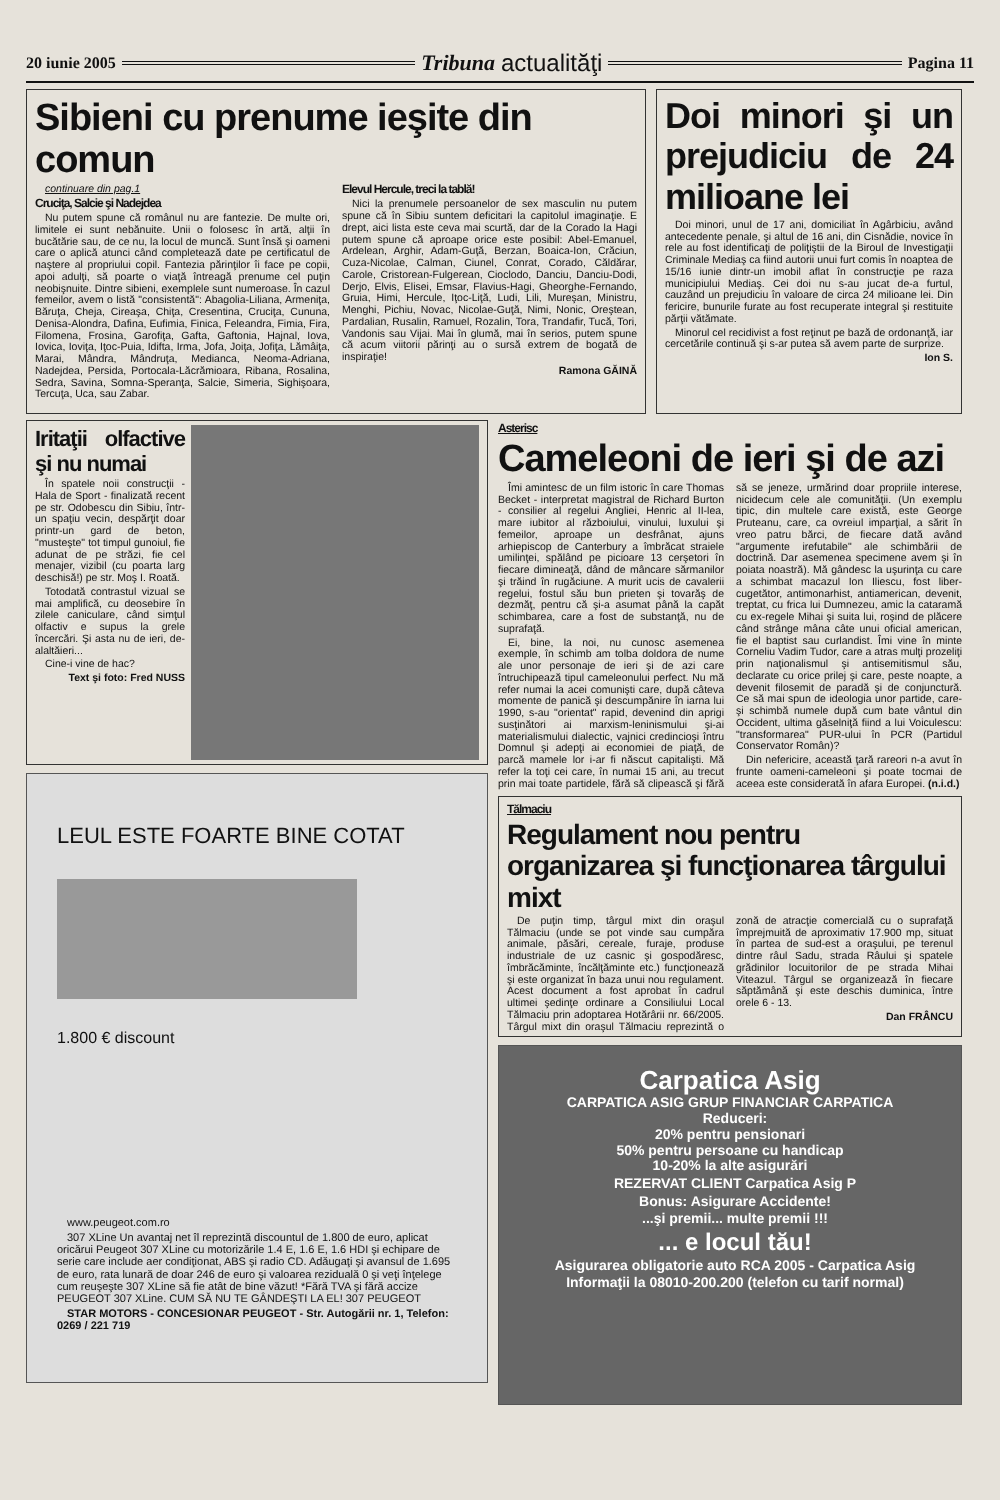20 iunie 2005 Tribuna actualităţi Pagina 11
Sibieni cu prenume ieşite din comun
continuare din pag.1
Cruciţa, Salcie şi Nadejdea
Nu putem spune că românul nu are fantezie. De multe ori, limitele ei sunt nebănuite. Unii o folosesc în artă, alţii în bucătărie sau, de ce nu, la locul de muncă. Sunt însă şi oameni care o aplică atunci când completează date pe certificatul de naştere al propriului copil. Fantezia părinţilor îi face pe copii, apoi adulţi, să poarte o viaţă întreagă prenume cel puţin neobişnuite. Dintre sibieni, exemplele sunt numeroase. În cazul femeilor, avem o listă "consistentă": Abagolia-Liliana, Armeniţa, Băruţa, Cheja, Cireaşa, Chiţa, Cresentina, Cruciţa, Cununa, Denisa-Alondra, Dafina, Eufimia, Finica, Feleandra, Fimia, Fira, Filomena, Frosina, Garofiţa, Gafta, Gaftonia, Hajnal, Iova, Iovica, Ioviţa, Iţoc-Puia, Idifta, Irma, Jofa, Joiţa, Jofiţa, Lămâiţa, Marai, Mândra, Mândruţa, Medianca, Neoma-Adriana, Nadejdea, Persida, Portocala-Lăcrămioara, Ribana, Rosalina, Sedra, Savina, Somna-Speranţa, Salcie, Simeria, Sighişoara, Tercuţa, Uca, sau Zabar.
Elevul Hercule, treci la tablă!
Nici la prenumele persoanelor de sex masculin nu putem spune că în Sibiu suntem deficitari la capitolul imaginaţie. E drept, aici lista este ceva mai scurtă, dar de la Corado la Hagi putem spune că aproape orice este posibil: Abel-Emanuel, Ardelean, Arghir, Adam-Guţă, Berzan, Boaica-Ion, Crăciun, Cuza-Nicolae, Calman, Ciunel, Conrat, Corado, Căldărar, Carole, Cristorean-Fulgerean, Cioclodo, Danciu, Danciu-Dodi, Derjo, Elvis, Elisei, Emsar, Flavius-Hagi, Gheorghe-Fernando, Gruia, Himi, Hercule, Iţoc-Liţă, Ludi, Lili, Mureşan, Ministru, Menghi, Pichiu, Novac, Nicolae-Guţă, Nimi, Nonic, Oreştean, Pardalian, Rusalin, Ramuel, Rozalin, Tora, Trandafir, Tucă, Tori, Vandonis sau Vijai. Mai în glumă, mai în serios, putem spune că acum viitorii părinţi au o sursă extrem de bogată de inspiraţie!
Ramona GĂINĂ
Doi minori şi un prejudiciu de 24 milioane lei
Doi minori, unul de 17 ani, domiciliat în Agârbiciu, având antecedente penale, şi altul de 16 ani, din Cisnădie, novice în rele au fost identificaţi de poliţiştii de la Biroul de Investigaţii Criminale Mediaş ca fiind autorii unui furt comis în noaptea de 15/16 iunie dintr-un imobil aflat în construcţie pe raza municipiului Mediaş. Cei doi nu s-au jucat de-a furtul, cauzând un prejudiciu în valoare de circa 24 milioane lei. Din fericire, bunurile furate au fost recuperate integral şi restituite părţii vătămate.
Minorul cel recidivist a fost reţinut pe bază de ordonanţă, iar cercetările continuă şi s-ar putea să avem parte de surprize.
Ion S.
Iritaţii olfactive şi nu numai
În spatele noii construcţii - Hala de Sport - finalizată recent pe str. Odobescu din Sibiu, într-un spaţiu vecin, despărţit doar printr-un gard de beton, "musteşte" tot timpul gunoiul, fie adunat de pe străzi, fie cel menajer, vizibil (cu poarta larg deschisă!) pe str. Moş I. Roată.
Totodată contrastul vizual se mai amplifică, cu deosebire în zilele caniculare, când simţul olfactiv e supus la grele încercări. Şi asta nu de ieri, de-alaltăieri...
Cine-i vine de hac?
Text şi foto: Fred NUSS
LEUL ESTE FOARTE BINE COTAT
1.800 € discount
www.peugeot.com.ro
307 XLine Un avantaj net îl reprezintă discountul de 1.800 de euro, aplicat oricărui Peugeot 307 XLine cu motorizările 1.4 E, 1.6 E, 1.6 HDI şi echipare de serie care include aer condiţionat, ABS şi radio CD. Adăugaţi şi avansul de 1.695 de euro, rata lunară de doar 246 de euro şi valoarea reziduală 0 şi veţi înţelege cum reuşeşte 307 XLine să fie atât de bine văzut! *Fără TVA şi fără accize PEUGEOT 307 XLine. CUM SĂ NU TE GÂNDEŞTI LA EL! 307 PEUGEOT
STAR MOTORS - CONCESIONAR PEUGEOT - Str. Autogării nr. 1, Telefon: 0269 / 221 719
Asterisc
Cameleoni de ieri şi de azi
Îmi amintesc de un film istoric în care Thomas Becket - interpretat magistral de Richard Burton - consilier al regelui Angliei, Henric al II-lea, mare iubitor al războiului, vinului, luxului şi femeilor, aproape un desfrânat, ajuns arhiepiscop de Canterbury a îmbrăcat straiele umilinţei, spălând pe picioare 13 cerşetori în fiecare dimineaţă, dând de mâncare sărmanilor şi trăind în rugăciune. A murit ucis de cavalerii regelui, fostul său bun prieten şi tovarăş de dezmăţ, pentru că şi-a asumat până la capăt schimbarea, care a fost de substanţă, nu de suprafaţă.
Ei, bine, la noi, nu cunosc asemenea exemple, în schimb am tolba doldora de nume ale unor personaje de ieri şi de azi care întruchipează tipul cameleonului perfect. Nu mă refer numai la acei comunişti care, după câteva momente de panică şi descumpănire în iarna lui 1990, s-au "orientat" rapid, devenind din aprigi susţinători ai marxism-leninismului şi-ai materialismului dialectic, vajnici credincioşi întru Domnul şi adepţi ai economiei de piaţă, de parcă mamele lor i-ar fi născut capitalişti. Mă refer la toţi cei care, în numai 15 ani, au trecut prin mai toate partidele, fără să clipească şi fără să se jeneze, urmărind doar propriile interese, nicidecum cele ale comunităţii. (Un exemplu tipic, din multele care există, este George Pruteanu, care, ca ovreiul imparţial, a sărit în vreo patru bărci, de fiecare dată având "argumente irefutabile" ale schimbării de doctrină. Dar asemenea specimene avem şi în poiata noastră). Mă gândesc la uşurinţa cu care a schimbat macazul Ion Iliescu, fost liber-cugetător, antimonarhist, antiamerican, devenit, treptat, cu frica lui Dumnezeu, amic la cataramă cu ex-regele Mihai şi suita lui, roşind de plăcere când strânge mâna câte unui oficial american, fie el baptist sau curlandist. Îmi vine în minte Corneliu Vadim Tudor, care a atras mulţi prozeliţi prin naţionalismul şi antisemitismul său, declarate cu orice prilej şi care, peste noapte, a devenit filosemit de paradă şi de conjunctură. Ce să mai spun de ideologia unor partide, care-şi schimbă numele după cum bate vântul din Occident, ultima găselniţă fiind a lui Voiculescu: "transformarea" PUR-ului în PCR (Partidul Conservator Român)?
Din nefericire, această ţară rareori n-a avut în frunte oameni-cameleoni şi poate tocmai de aceea este considerată în afara Europei. (n.i.d.)
Tălmaciu
Regulament nou pentru organizarea şi funcţionarea târgului mixt
De puţin timp, târgul mixt din oraşul Tălmaciu (unde se pot vinde sau cumpăra animale, păsări, cereale, furaje, produse industriale de uz casnic şi gospodăresc, îmbrăcăminte, încălţăminte etc.) funcţionează şi este organizat în baza unui nou regulament. Acest document a fost aprobat în cadrul ultimei şedinţe ordinare a Consiliului Local Tălmaciu prin adoptarea Hotărârii nr. 66/2005. Târgul mixt din oraşul Tălmaciu reprezintă o zonă de atracţie comercială cu o suprafaţă împrejmuită de aproximativ 17.900 mp, situat în partea de sud-est a oraşului, pe terenul dintre râul Sadu, strada Râului şi spatele grădinilor locuitorilor de pe strada Mihai Viteazul. Târgul se organizează în fiecare săptămână şi este deschis duminica, între orele 6 - 13.
Dan FRÂNCU
Carpatica Asig
CARPATICA ASIG GRUP FINANCIAR CARPATICA
Reduceri:
20% pentru pensionari
50% pentru persoane cu handicap
10-20% la alte asigurări
REZERVAT CLIENT Carpatica Asig P
Bonus: Asigurare Accidente!
...şi premii... multe premii !!!
... e locul tău!
Asigurarea obligatorie auto RCA 2005 - Carpatica Asig
Informaţii la 08010-200.200 (telefon cu tarif normal)